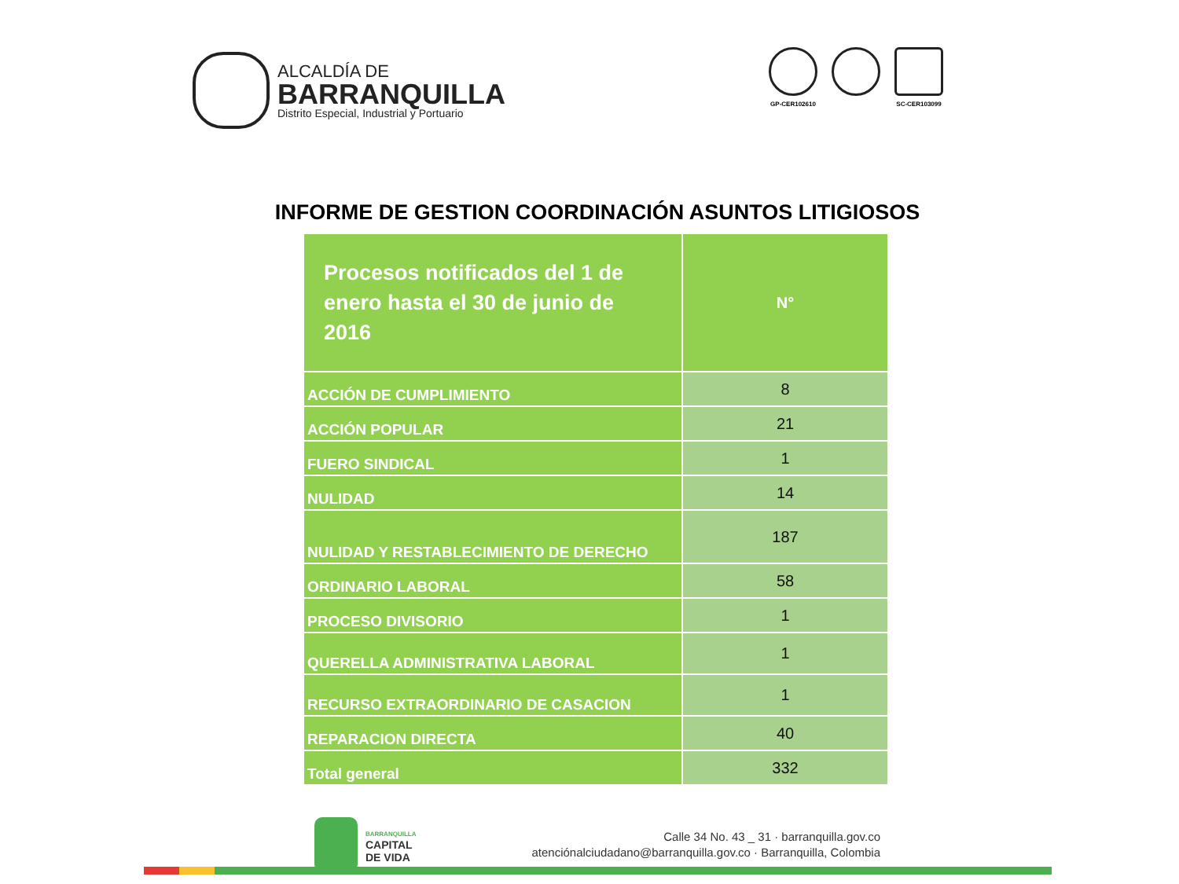ALCALDÍA DE
BARRANQUILLA
Distrito Especial, Industrial y Portuario
GP-CER102610 SC-CER103099
INFORME DE GESTION COORDINACIÓN ASUNTOS LITIGIOSOS
| Procesos notificados del 1 de enero hasta el 30 de junio de 2016 | N° |
| --- | --- |
| ACCIÓN DE CUMPLIMIENTO | 8 |
| ACCIÓN POPULAR | 21 |
| FUERO SINDICAL | 1 |
| NULIDAD | 14 |
| NULIDAD Y RESTABLECIMIENTO DE DERECHO | 187 |
| ORDINARIO LABORAL | 58 |
| PROCESO DIVISORIO | 1 |
| QUERELLA ADMINISTRATIVA LABORAL | 1 |
| RECURSO EXTRAORDINARIO DE CASACION | 1 |
| REPARACION DIRECTA | 40 |
| Total general | 332 |
BARRANQUILLA
CAPITAL
DE VIDA
Calle 34 No. 43 _ 31 · barranquilla.gov.co
atenciónalciudadano@barranquilla.gov.co · Barranquilla, Colombia